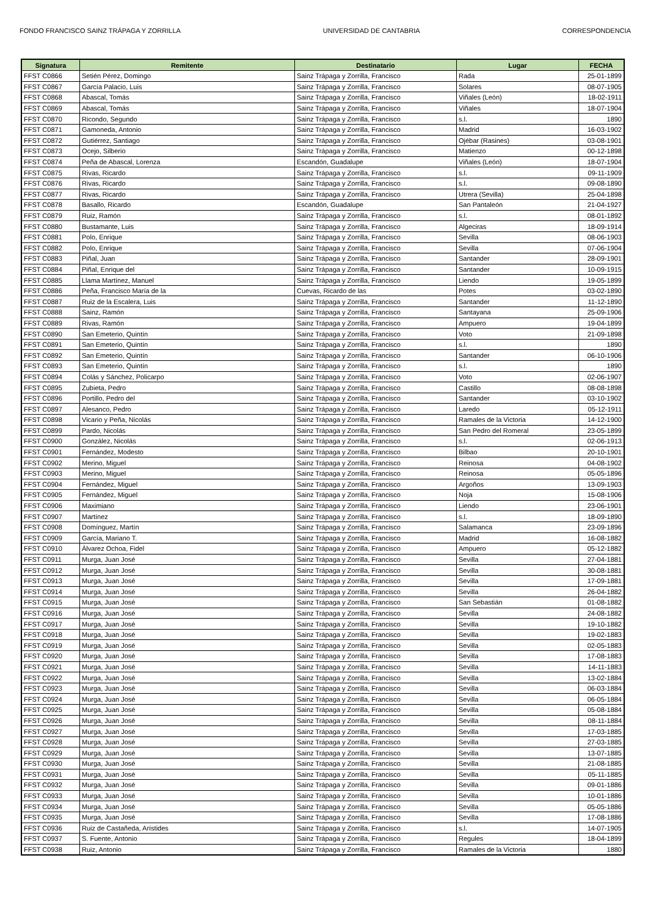FONDO FRANCISCO SAINZ TRÁPAGA Y ZORRILLA UNIVERSIDAD DE CANTABRIA CORRESPONDENCIA
| Signatura | Remitente | Destinatario | Lugar | FECHA |
| --- | --- | --- | --- | --- |
| FFST C0866 | Setién Pérez, Domingo | Sainz Trápaga y Zorrilla, Francisco | Rada | 25-01-1899 |
| FFST C0867 | García Palacio, Luis | Sainz Trápaga y Zorrilla, Francisco | Solares | 08-07-1905 |
| FFST C0868 | Abascal, Tomás | Sainz Trápaga y Zorrilla, Francisco | Viñales (León) | 18-02-1911 |
| FFST C0869 | Abascal, Tomás | Sainz Trápaga y Zorrilla, Francisco | Viñales | 18-07-1904 |
| FFST C0870 | Ricondo, Segundo | Sainz Trápaga y Zorrilla, Francisco | s.l. | 1890 |
| FFST C0871 | Gamoneda, Antonio | Sainz Trápaga y Zorrilla, Francisco | Madrid | 16-03-1902 |
| FFST C0872 | Gutiérrez, Santiago | Sainz Trápaga y Zorrilla, Francisco | Ojébar (Rasines) | 03-08-1901 |
| FFST C0873 | Ocejo, Silberio | Sainz Trápaga y Zorrilla, Francisco | Matienzo | 00-12-1898 |
| FFST C0874 | Peña de Abascal, Lorenza | Escandón, Guadalupe | Viñales (León) | 18-07-1904 |
| FFST C0875 | Rivas, Ricardo | Sainz Trápaga y Zorrilla, Francisco | s.l. | 09-11-1909 |
| FFST C0876 | Rivas, Ricardo | Sainz Trápaga y Zorrilla, Francisco | s.l. | 09-08-1890 |
| FFST C0877 | Rivas, Ricardo | Sainz Trápaga y Zorrilla, Francisco | Utrera (Sevilla) | 25-04-1898 |
| FFST C0878 | Basallo, Ricardo | Escandón, Guadalupe | San Pantaleón | 21-04-1927 |
| FFST C0879 | Ruiz, Ramón | Sainz Trápaga y Zorrilla, Francisco | s.l. | 08-01-1892 |
| FFST C0880 | Bustamante, Luis | Sainz Trápaga y Zorrilla, Francisco | Algeciras | 18-09-1914 |
| FFST C0881 | Polo, Enrique | Sainz Trápaga y Zorrilla, Francisco | Sevilla | 08-06-1903 |
| FFST C0882 | Polo, Enrique | Sainz Trápaga y Zorrilla, Francisco | Sevilla | 07-06-1904 |
| FFST C0883 | Piñal, Juan | Sainz Trápaga y Zorrilla, Francisco | Santander | 28-09-1901 |
| FFST C0884 | Piñal, Enrique del | Sainz Trápaga y Zorrilla, Francisco | Santander | 10-09-1915 |
| FFST C0885 | Llama Martínez, Manuel | Sainz Trápaga y Zorrilla, Francisco | Liendo | 19-05-1899 |
| FFST C0886 | Peña, Francisco María de la | Cuevas, Ricardo de las | Potes | 03-02-1890 |
| FFST C0887 | Ruiz de la Escalera, Luis | Sainz Trápaga y Zorrilla, Francisco | Santander | 11-12-1890 |
| FFST C0888 | Sainz, Ramón | Sainz Trápaga y Zorrilla, Francisco | Santayana | 25-09-1906 |
| FFST C0889 | Rivas, Ramón | Sainz Trápaga y Zorrilla, Francisco | Ampuero | 19-04-1899 |
| FFST C0890 | San Emeterio, Quintín | Sainz Trápaga y Zorrilla, Francisco | Voto | 21-09-1898 |
| FFST C0891 | San Emeterio, Quintín | Sainz Trápaga y Zorrilla, Francisco | s.l. | 1890 |
| FFST C0892 | San Emeterio, Quintín | Sainz Trápaga y Zorrilla, Francisco | Santander | 06-10-1906 |
| FFST C0893 | San Emeterio, Quintín | Sainz Trápaga y Zorrilla, Francisco | s.l. | 1890 |
| FFST C0894 | Colás y Sánchez, Policarpo | Sainz Trápaga y Zorrilla, Francisco | Voto | 02-06-1907 |
| FFST C0895 | Zubieta, Pedro | Sainz Trápaga y Zorrilla, Francisco | Castillo | 08-08-1898 |
| FFST C0896 | Portillo, Pedro del | Sainz Trápaga y Zorrilla, Francisco | Santander | 03-10-1902 |
| FFST C0897 | Alesanco, Pedro | Sainz Trápaga y Zorrilla, Francisco | Laredo | 05-12-1911 |
| FFST C0898 | Vicario y Peña, Nicolás | Sainz Trápaga y Zorrilla, Francisco | Ramales de la Victoria | 14-12-1900 |
| FFST C0899 | Pardo, Nicolás | Sainz Trápaga y Zorrilla, Francisco | San Pedro del Romeral | 23-05-1899 |
| FFST C0900 | González, Nicolás | Sainz Trápaga y Zorrilla, Francisco | s.l. | 02-06-1913 |
| FFST C0901 | Fernández, Modesto | Sainz Trápaga y Zorrilla, Francisco | Bilbao | 20-10-1901 |
| FFST C0902 | Merino, Miguel | Sainz Trápaga y Zorrilla, Francisco | Reinosa | 04-08-1902 |
| FFST C0903 | Merino, Miguel | Sainz Trápaga y Zorrilla, Francisco | Reinosa | 05-05-1896 |
| FFST C0904 | Fernández, Miguel | Sainz Trápaga y Zorrilla, Francisco | Argoños | 13-09-1903 |
| FFST C0905 | Fernández, Miguel | Sainz Trápaga y Zorrilla, Francisco | Noja | 15-08-1906 |
| FFST C0906 | Maximiano | Sainz Trápaga y Zorrilla, Francisco | Liendo | 23-06-1901 |
| FFST C0907 | Martínez | Sainz Trápaga y Zorrilla, Francisco | s.l. | 18-09-1890 |
| FFST C0908 | Domínguez, Martín | Sainz Trápaga y Zorrilla, Francisco | Salamanca | 23-09-1896 |
| FFST C0909 | García, Mariano T. | Sainz Trápaga y Zorrilla, Francisco | Madrid | 16-08-1882 |
| FFST C0910 | Álvarez Ochoa, Fidel | Sainz Trápaga y Zorrilla, Francisco | Ampuero | 05-12-1882 |
| FFST C0911 | Murga, Juan José | Sainz Trápaga y Zorrilla, Francisco | Sevilla | 27-04-1881 |
| FFST C0912 | Murga, Juan José | Sainz Trápaga y Zorrilla, Francisco | Sevilla | 30-08-1881 |
| FFST C0913 | Murga, Juan José | Sainz Trápaga y Zorrilla, Francisco | Sevilla | 17-09-1881 |
| FFST C0914 | Murga, Juan José | Sainz Trápaga y Zorrilla, Francisco | Sevilla | 26-04-1882 |
| FFST C0915 | Murga, Juan José | Sainz Trápaga y Zorrilla, Francisco | San Sebastián | 01-08-1882 |
| FFST C0916 | Murga, Juan José | Sainz Trápaga y Zorrilla, Francisco | Sevilla | 24-08-1882 |
| FFST C0917 | Murga, Juan José | Sainz Trápaga y Zorrilla, Francisco | Sevilla | 19-10-1882 |
| FFST C0918 | Murga, Juan José | Sainz Trápaga y Zorrilla, Francisco | Sevilla | 19-02-1883 |
| FFST C0919 | Murga, Juan José | Sainz Trápaga y Zorrilla, Francisco | Sevilla | 02-05-1883 |
| FFST C0920 | Murga, Juan José | Sainz Trápaga y Zorrilla, Francisco | Sevilla | 17-08-1883 |
| FFST C0921 | Murga, Juan José | Sainz Trápaga y Zorrilla, Francisco | Sevilla | 14-11-1883 |
| FFST C0922 | Murga, Juan José | Sainz Trápaga y Zorrilla, Francisco | Sevilla | 13-02-1884 |
| FFST C0923 | Murga, Juan José | Sainz Trápaga y Zorrilla, Francisco | Sevilla | 06-03-1884 |
| FFST C0924 | Murga, Juan José | Sainz Trápaga y Zorrilla, Francisco | Sevilla | 06-05-1884 |
| FFST C0925 | Murga, Juan José | Sainz Trápaga y Zorrilla, Francisco | Sevilla | 05-08-1884 |
| FFST C0926 | Murga, Juan José | Sainz Trápaga y Zorrilla, Francisco | Sevilla | 08-11-1884 |
| FFST C0927 | Murga, Juan José | Sainz Trápaga y Zorrilla, Francisco | Sevilla | 17-03-1885 |
| FFST C0928 | Murga, Juan José | Sainz Trápaga y Zorrilla, Francisco | Sevilla | 27-03-1885 |
| FFST C0929 | Murga, Juan José | Sainz Trápaga y Zorrilla, Francisco | Sevilla | 13-07-1885 |
| FFST C0930 | Murga, Juan José | Sainz Trápaga y Zorrilla, Francisco | Sevilla | 21-08-1885 |
| FFST C0931 | Murga, Juan José | Sainz Trápaga y Zorrilla, Francisco | Sevilla | 05-11-1885 |
| FFST C0932 | Murga, Juan José | Sainz Trápaga y Zorrilla, Francisco | Sevilla | 09-01-1886 |
| FFST C0933 | Murga, Juan José | Sainz Trápaga y Zorrilla, Francisco | Sevilla | 10-01-1886 |
| FFST C0934 | Murga, Juan José | Sainz Trápaga y Zorrilla, Francisco | Sevilla | 05-05-1886 |
| FFST C0935 | Murga, Juan José | Sainz Trápaga y Zorrilla, Francisco | Sevilla | 17-08-1886 |
| FFST C0936 | Ruiz de Castañeda, Arístides | Sainz Trápaga y Zorrilla, Francisco | s.l. | 14-07-1905 |
| FFST C0937 | S. Fuente, Antonio | Sainz Trápaga y Zorrilla, Francisco | Regules | 18-04-1899 |
| FFST C0938 | Ruiz, Antonio | Sainz Trápaga y Zorrilla, Francisco | Ramales de la Victoria | 1880 |